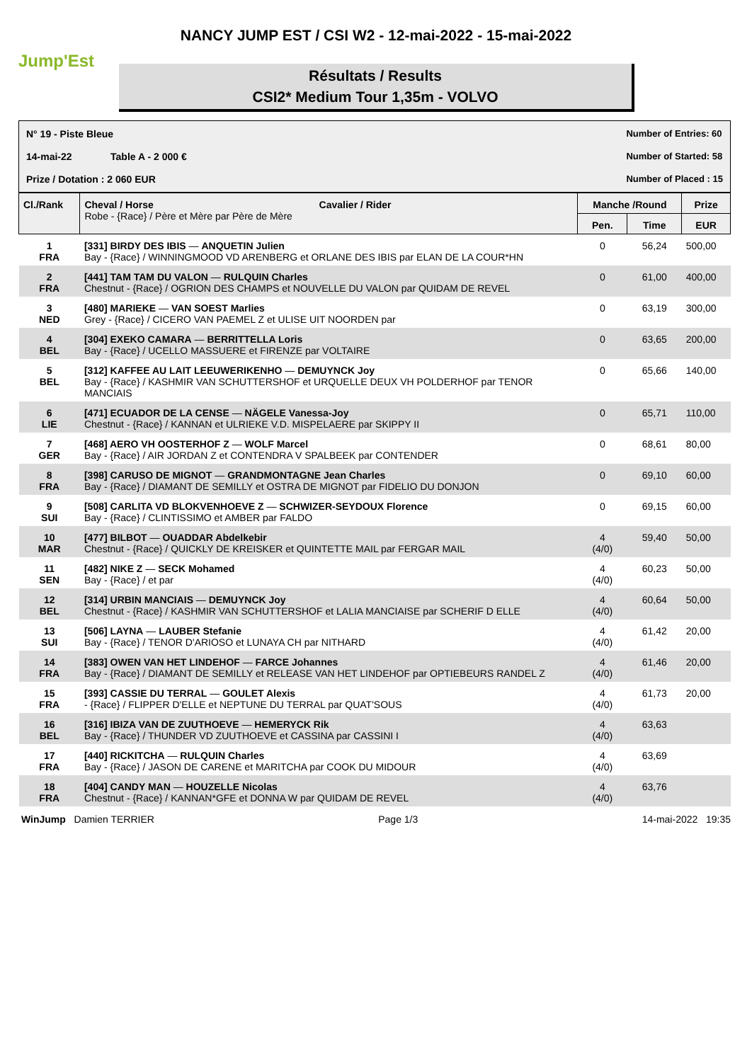Jump'Est
NANCY JUMP EST / CSI W2 - 12-mai-2022 - 15-mai-2022
Résultats / Results
CSI2* Medium Tour 1,35m - VOLVO
N° 19 - Piste Bleue
14-mai-22 Table A - 2 000 €
Prize / Dotation : 2 060 EUR
Number of Entries: 60
Number of Started: 58
Number of Placed : 15
| Cl./Rank | Cheval / Horse Cavalier / Rider Robe - {Race} / Père et Mère par Père de Mère | Manche /Round | | Prize |
| --- | --- | --- | --- | --- |
| | | Pen. | Time | EUR |
| 1 FRA | [331] BIRDY DES IBIS — ANQUETIN Julien Bay - {Race} / WINNINGMOOD VD ARENBERG et ORLANE DES IBIS par ELAN DE LA COUR*HN | 0 | 56,24 | 500,00 |
| 2 FRA | [441] TAM TAM DU VALON — RULQUIN Charles Chestnut - {Race} / OGRION DES CHAMPS et NOUVELLE DU VALON par QUIDAM DE REVEL | 0 | 61,00 | 400,00 |
| 3 NED | [480] MARIEKE — VAN SOEST Marlies Grey - {Race} / CICERO VAN PAEMEL Z et ULISE UIT NOORDEN par | 0 | 63,19 | 300,00 |
| 4 BEL | [304] EXEKO CAMARA — BERRITTELLA Loris Bay - {Race} / UCELLO MASSUERE et FIRENZE par VOLTAIRE | 0 | 63,65 | 200,00 |
| 5 BEL | [312] KAFFEE AU LAIT LEEUWERIKENHO — DEMUYNCK Joy Bay - {Race} / KASHMIR VAN SCHUTTERSHOF et URQUELLE DEUX VH POLDERHOF par TENOR MANCIAIS | 0 | 65,66 | 140,00 |
| 6 LIE | [471] ECUADOR DE LA CENSE — NÄGELE Vanessa-Joy Chestnut - {Race} / KANNAN et ULRIEKE V.D. MISPELAERE par SKIPPY II | 0 | 65,71 | 110,00 |
| 7 GER | [468] AERO VH OOSTERHOF Z — WOLF Marcel Bay - {Race} / AIR JORDAN Z et CONTENDRA V SPALBEEK par CONTENDER | 0 | 68,61 | 80,00 |
| 8 FRA | [398] CARUSO DE MIGNOT — GRANDMONTAGNE Jean Charles Bay - {Race} / DIAMANT DE SEMILLY et OSTRA DE MIGNOT par FIDELIO DU DONJON | 0 | 69,10 | 60,00 |
| 9 SUI | [508] CARLITA VD BLOKVENHOEVE Z — SCHWIZER-SEYDOUX Florence Bay - {Race} / CLINTISSIMO et AMBER par FALDO | 0 | 69,15 | 60,00 |
| 10 MAR | [477] BILBOT — OUADDAR Abdelkebir Chestnut - {Race} / QUICKLY DE KREISKER et QUINTETTE MAIL par FERGAR MAIL | 4 (4/0) | 59,40 | 50,00 |
| 11 SEN | [482] NIKE Z — SECK Mohamed Bay - {Race} / et par | 4 (4/0) | 60,23 | 50,00 |
| 12 BEL | [314] URBIN MANCIAIS — DEMUYNCK Joy Chestnut - {Race} / KASHMIR VAN SCHUTTERSHOF et LALIA MANCIAISE par SCHERIF D ELLE | 4 (4/0) | 60,64 | 50,00 |
| 13 SUI | [506] LAYNA — LAUBER Stefanie Bay - {Race} / TENOR D'ARIOSO et LUNAYA CH par NITHARD | 4 (4/0) | 61,42 | 20,00 |
| 14 FRA | [383] OWEN VAN HET LINDEHOF — FARCE Johannes Bay - {Race} / DIAMANT DE SEMILLY et RELEASE VAN HET LINDEHOF par OPTIEBEURS RANDEL Z | 4 (4/0) | 61,46 | 20,00 |
| 15 FRA | [393] CASSIE DU TERRAL — GOULET Alexis - {Race} / FLIPPER D'ELLE et NEPTUNE DU TERRAL par QUAT'SOUS | 4 (4/0) | 61,73 | 20,00 |
| 16 BEL | [316] IBIZA VAN DE ZUUTHOEVE — HEMERYCK Rik Bay - {Race} / THUNDER VD ZUUTHOEVE et CASSINA par CASSINI I | 4 (4/0) | 63,63 | |
| 17 FRA | [440] RICKITCHA — RULQUIN Charles Bay - {Race} / JASON DE CARENE et MARITCHA par COOK DU MIDOUR | 4 (4/0) | 63,69 | |
| 18 FRA | [404] CANDY MAN — HOUZELLE Nicolas Chestnut - {Race} / KANNAN*GFE et DONNA W par QUIDAM DE REVEL | 4 (4/0) | 63,76 | |
WinJump Damien TERRIER
Page 1/3
14-mai-2022 19:35